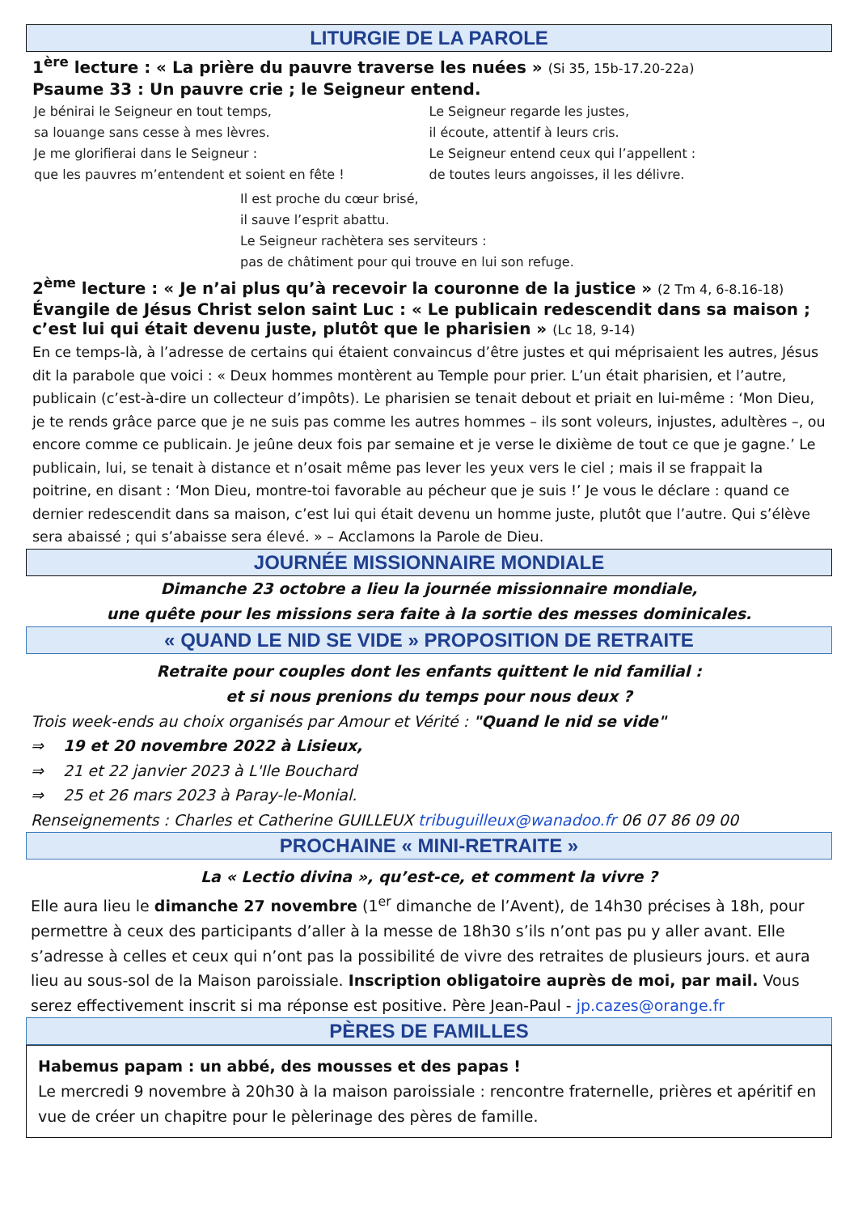LITURGIE DE LA PAROLE
1<sup>ère</sup> lecture : « La prière du pauvre traverse les nuées » (Si 35, 15b-17.20-22a)
Psaume 33 : Un pauvre crie ; le Seigneur entend.
Je bénirai le Seigneur en tout temps,
sa louange sans cesse à mes lèvres.
Je me glorifierai dans le Seigneur :
que les pauvres m’entendent et soient en fête !
Le Seigneur regarde les justes,
il écoute, attentif à leurs cris.
Le Seigneur entend ceux qui l’appellent :
de toutes leurs angoisses, il les délivre.
Il est proche du cœur brisé,
il sauve l’esprit abattu.
Le Seigneur rachètera ses serviteurs :
pas de châtiment pour qui trouve en lui son refuge.
2<sup>ème</sup> lecture : « Je n’ai plus qu’à recevoir la couronne de la justice » (2 Tm 4, 6-8.16-18)
Évangile de Jésus Christ selon saint Luc : « Le publicain redescendit dans sa maison ; c’est lui qui était devenu juste, plutôt que le pharisien » (Lc 18, 9-14)
En ce temps-là, à l’adresse de certains qui étaient convaincus d’être justes et qui méprisaient les autres, Jésus dit la parabole que voici : « Deux hommes montèrent au Temple pour prier. L’un était pharisien, et l’autre, publicain (c’est-à-dire un collecteur d’impôts). Le pharisien se tenait debout et priait en lui-même : ‘Mon Dieu, je te rends grâce parce que je ne suis pas comme les autres hommes – ils sont voleurs, injustes, adultères –, ou encore comme ce publicain. Je jeûne deux fois par semaine et je verse le dixième de tout ce que je gagne.’ Le publicain, lui, se tenait à distance et n’osait même pas lever les yeux vers le ciel ; mais il se frappait la poitrine, en disant : ‘Mon Dieu, montre-toi favorable au pécheur que je suis !’ Je vous le déclare : quand ce dernier redescendit dans sa maison, c’est lui qui était devenu un homme juste, plutôt que l’autre. Qui s’élève sera abaissé ; qui s’abaisse sera élevé. » – Acclamons la Parole de Dieu.
JOURNÉE MISSIONNAIRE MONDIALE
Dimanche 23 octobre a lieu la journée missionnaire mondiale,
une quête pour les missions sera faite à la sortie des messes dominicales.
« QUAND LE NID SE VIDE » PROPOSITION DE RETRAITE
Retraite pour couples dont les enfants quittent le nid familial :
et si nous prenions du temps pour nous deux ?
Trois week-ends au choix organisés par Amour et Vérité : "Quand le nid se vide"
⇒ 19 et 20 novembre 2022 à Lisieux,
⇒ 21 et 22 janvier 2023 à L'Ile Bouchard
⇒ 25 et 26 mars 2023 à Paray-le-Monial.
Renseignements : Charles et Catherine GUILLEUX tribuguilleux@wanadoo.fr 06 07 86 09 00
PROCHAINE « MINI-RETRAITE »
La « Lectio divina », qu’est-ce, et comment la vivre ?
Elle aura lieu le dimanche 27 novembre (1<sup>er</sup> dimanche de l’Avent), de 14h30 précises à 18h, pour permettre à ceux des participants d’aller à la messe de 18h30 s’ils n’ont pas pu y aller avant. Elle s’adresse à celles et ceux qui n’ont pas la possibilité de vivre des retraites de plusieurs jours. et aura lieu au sous-sol de la Maison paroissiale. Inscription obligatoire auprès de moi, par mail. Vous serez effectivement inscrit si ma réponse est positive. Père Jean-Paul - jp.cazes@orange.fr
PÈRES DE FAMILLES
Habemus papam : un abbé, des mousses et des papas !
Le mercredi 9 novembre à 20h30 à la maison paroissiale : rencontre fraternelle, prières et apéritif en vue de créer un chapitre pour le pèlerinage des pères de famille.